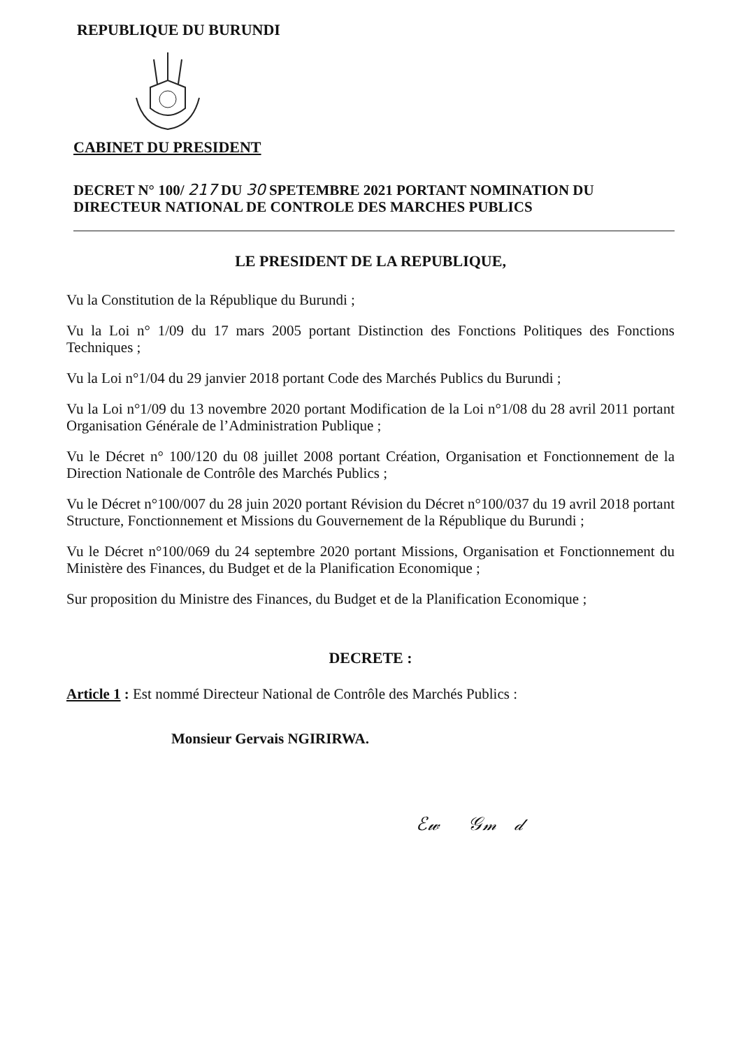REPUBLIQUE DU BURUNDI
CABINET DU PRESIDENT
DECRET N° 100/ 217 DU 30 SPETEMBRE 2021 PORTANT NOMINATION DU DIRECTEUR NATIONAL DE CONTROLE DES MARCHES PUBLICS
LE PRESIDENT DE LA REPUBLIQUE,
Vu la Constitution de la République du Burundi ;
Vu la Loi n° 1/09 du 17 mars 2005 portant Distinction des Fonctions Politiques des Fonctions Techniques ;
Vu la Loi n°1/04 du 29 janvier 2018 portant Code des Marchés Publics du Burundi ;
Vu la Loi n°1/09 du 13 novembre 2020 portant Modification de la Loi n°1/08 du 28 avril 2011 portant Organisation Générale de l’Administration Publique ;
Vu le Décret n° 100/120 du 08 juillet 2008 portant Création, Organisation et Fonctionnement de la Direction Nationale de Contrôle des Marchés Publics ;
Vu le Décret n°100/007 du 28 juin 2020 portant Révision du Décret n°100/037 du 19 avril 2018 portant Structure, Fonctionnement et Missions du Gouvernement de la République du Burundi ;
Vu le Décret n°100/069 du 24 septembre 2020 portant Missions, Organisation et Fonctionnement du Ministère des Finances, du Budget et de la Planification Economique ;
Sur proposition du Ministre des Finances, du Budget et de la Planification Economique ;
DECRETE :
Article 1 : Est nommé Directeur National de Contrôle des Marchés Publics :
Monsieur Gervais NGIRIRWA.
ℰ𝓌 𝒢𝓂 𝒹